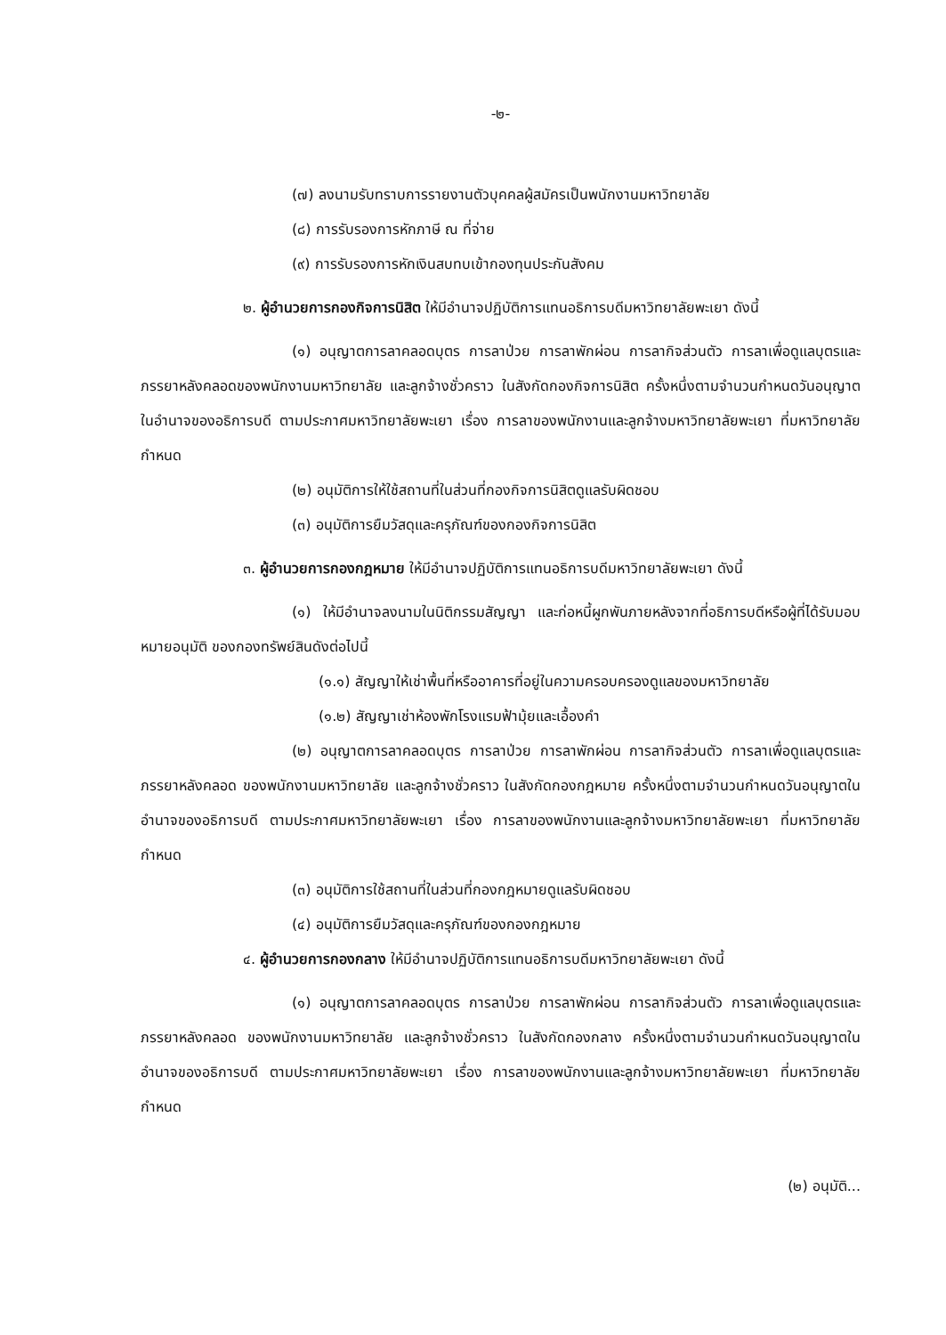-๒-
(๗) ลงนามรับทราบการรายงานตัวบุคคลผู้สมัครเป็นพนักงานมหาวิทยาลัย
(๘) การรับรองการหักภาษี ณ ที่จ่าย
(๙) การรับรองการหักเงินสบทบเข้ากองทุนประกันสังคม
๒. ผู้อำนวยการกองกิจการนิสิต ให้มีอำนาจปฏิบัติการแทนอธิการบดีมหาวิทยาลัยพะเยา ดังนี้
(๑) อนุญาตการลาคลอดบุตร การลาป่วย การลาพักผ่อน การลากิจส่วนตัว การลาเพื่อดูแลบุตรและภรรยาหลังคลอดของพนักงานมหาวิทยาลัย และลูกจ้างชั่วคราว ในสังกัดกองกิจการนิสิต ครั้งหนึ่งตามจำนวนกำหนดวันอนุญาต ในอำนาจของอธิการบดี ตามประกาศมหาวิทยาลัยพะเยา เรื่อง การลาของพนักงานและลูกจ้างมหาวิทยาลัยพะเยา ที่มหาวิทยาลัยกำหนด
(๒) อนุมัติการให้ใช้สถานที่ในส่วนที่กองกิจการนิสิตดูแลรับผิดชอบ
(๓) อนุมัติการยืมวัสดุและครุภัณฑ์ของกองกิจการนิสิต
๓. ผู้อำนวยการกองกฎหมาย ให้มีอำนาจปฏิบัติการแทนอธิการบดีมหาวิทยาลัยพะเยา ดังนี้
(๑) ให้มีอำนาจลงนามในนิติกรรมสัญญา และก่อหนี้ผูกพันภายหลังจากที่อธิการบดีหรือผู้ที่ได้รับมอบหมายอนุมัติ ของกองทรัพย์สินดังต่อไปนี้
(๑.๑) สัญญาให้เช่าพื้นที่หรืออาคารที่อยู่ในความครอบครองดูแลของมหาวิทยาลัย
(๑.๒) สัญญาเช่าห้องพักโรงแรมฟ้ามุ้ยและเอื้องคำ
(๒) อนุญาตการลาคลอดบุตร การลาป่วย การลาพักผ่อน การลากิจส่วนตัว การลาเพื่อดูแลบุตรและภรรยาหลังคลอด ของพนักงานมหาวิทยาลัย และลูกจ้างชั่วคราว ในสังกัดกองกฎหมาย ครั้งหนึ่งตามจำนวนกำหนดวันอนุญาตในอำนาจของอธิการบดี ตามประกาศมหาวิทยาลัยพะเยา เรื่อง การลาของพนักงานและลูกจ้างมหาวิทยาลัยพะเยา ที่มหาวิทยาลัยกำหนด
(๓) อนุมัติการใช้สถานที่ในส่วนที่กองกฎหมายดูแลรับผิดชอบ
(๔) อนุมัติการยืมวัสดุและครุภัณฑ์ของกองกฎหมาย
๔. ผู้อำนวยการกองกลาง ให้มีอำนาจปฏิบัติการแทนอธิการบดีมหาวิทยาลัยพะเยา ดังนี้
(๑) อนุญาตการลาคลอดบุตร การลาป่วย การลาพักผ่อน การลากิจส่วนตัว การลาเพื่อดูแลบุตรและภรรยาหลังคลอด ของพนักงานมหาวิทยาลัย และลูกจ้างชั่วคราว ในสังกัดกองกลาง ครั้งหนึ่งตามจำนวนกำหนดวันอนุญาตในอำนาจของอธิการบดี ตามประกาศมหาวิทยาลัยพะเยา เรื่อง การลาของพนักงานและลูกจ้างมหาวิทยาลัยพะเยา ที่มหาวิทยาลัยกำหนด
(๒) อนุมัติ...